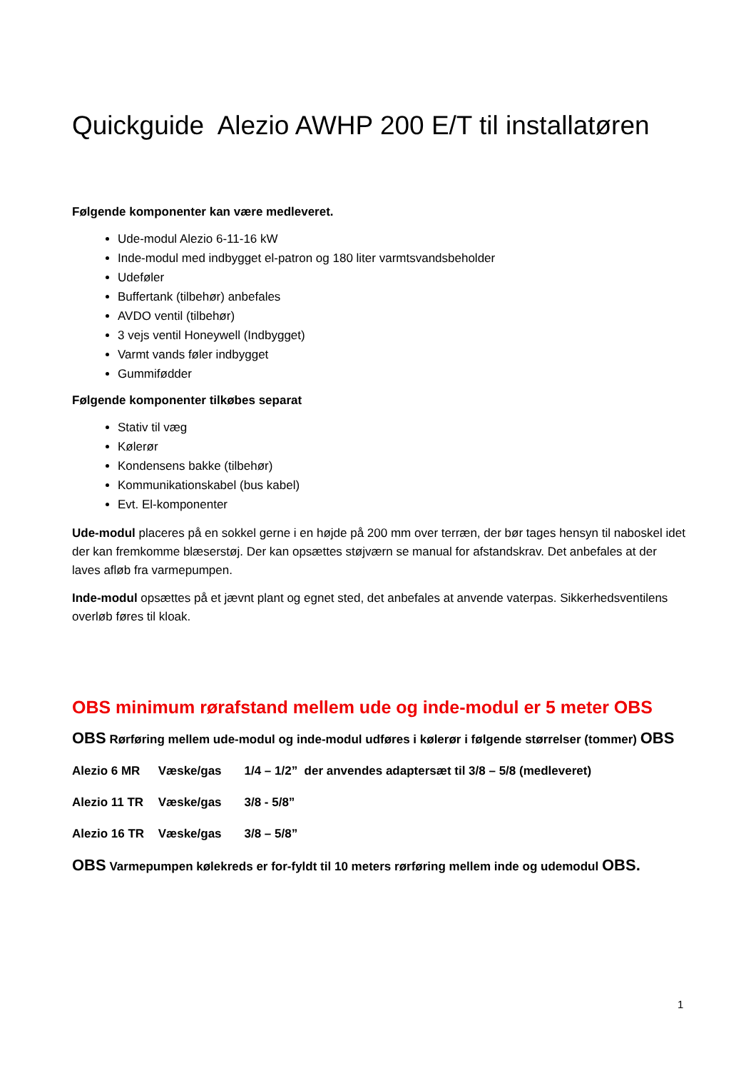Quickguide Alezio AWHP 200 E/T til installatøren
Følgende komponenter kan være medleveret.
Ude-modul Alezio 6-11-16 kW
Inde-modul med indbygget el-patron og 180 liter varmtsvandsbeholder
Udeføler
Buffertank (tilbehør) anbefales
AVDO ventil (tilbehør)
3 vejs ventil Honeywell (Indbygget)
Varmt vands føler indbygget
Gummifødder
Følgende komponenter tilkøbes separat
Stativ til væg
Kølerør
Kondensens bakke (tilbehør)
Kommunikationskabel (bus kabel)
Evt. El-komponenter
Ude-modul placeres på en sokkel gerne i en højde på 200 mm over terræn, der bør tages hensyn til naboskel idet der kan fremkomme blæserstøj. Der kan opsættes støjværn se manual for afstandskrav. Det anbefales at der laves afløb fra varmepumpen.
Inde-modul opsættes på et jævnt plant og egnet sted, det anbefales at anvende vaterpas. Sikkerhedsventilens overløb føres til kloak.
OBS minimum rørafstand mellem ude og inde-modul er 5 meter OBS
OBS Rørføring mellem ude-modul og inde-modul udføres i kølerør i følgende størrelser (tommer) OBS
Alezio 6 MR Væske/gas 1/4 – 1/2” der anvendes adaptersæt til 3/8 – 5/8 (medleveret)
Alezio 11 TR Væske/gas 3/8 - 5/8”
Alezio 16 TR Væske/gas 3/8 – 5/8”
OBS Varmepumpen kølekreds er for-fyldt til 10 meters rørføring mellem inde og udemodul OBS.
1